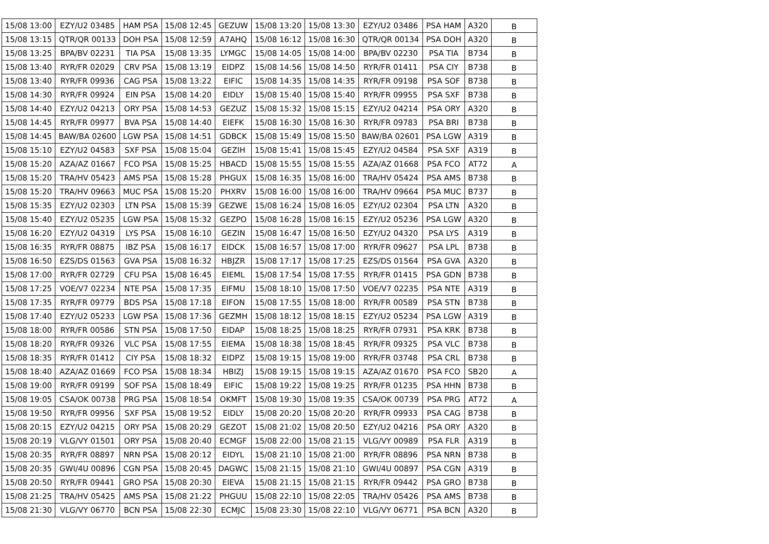| 15/08 13:00 | EZY/U2 03485 | HAM PSA | 15/08 12:45 | GEZUW | 15/08 13:20 | 15/08 13:30 | EZY/U2 03486 | PSA HAM | A320 | B |
| 15/08 13:15 | QTR/QR 00133 | DOH PSA | 15/08 12:59 | A7AHQ | 15/08 16:12 | 15/08 16:30 | QTR/QR 00134 | PSA DOH | A320 | B |
| 15/08 13:25 | BPA/BV 02231 | TIA PSA | 15/08 13:35 | LYMGC | 15/08 14:05 | 15/08 14:00 | BPA/BV 02230 | PSA TIA | B734 | B |
| 15/08 13:40 | RYR/FR 02029 | CRV PSA | 15/08 13:19 | EIDPZ | 15/08 14:56 | 15/08 14:50 | RYR/FR 01411 | PSA CIY | B738 | B |
| 15/08 13:40 | RYR/FR 09936 | CAG PSA | 15/08 13:22 | EIFIC | 15/08 14:35 | 15/08 14:35 | RYR/FR 09198 | PSA SOF | B738 | B |
| 15/08 14:30 | RYR/FR 09924 | EIN PSA | 15/08 14:20 | EIDLY | 15/08 15:40 | 15/08 15:40 | RYR/FR 09955 | PSA SXF | B738 | B |
| 15/08 14:40 | EZY/U2 04213 | ORY PSA | 15/08 14:53 | GEZUZ | 15/08 15:32 | 15/08 15:15 | EZY/U2 04214 | PSA ORY | A320 | B |
| 15/08 14:45 | RYR/FR 09977 | BVA PSA | 15/08 14:40 | EIEFK | 15/08 16:30 | 15/08 16:30 | RYR/FR 09783 | PSA BRI | B738 | B |
| 15/08 14:45 | BAW/BA 02600 | LGW PSA | 15/08 14:51 | GDBCK | 15/08 15:49 | 15/08 15:50 | BAW/BA 02601 | PSA LGW | A319 | B |
| 15/08 15:10 | EZY/U2 04583 | SXF PSA | 15/08 15:04 | GEZIH | 15/08 15:41 | 15/08 15:45 | EZY/U2 04584 | PSA SXF | A319 | B |
| 15/08 15:20 | AZA/AZ 01667 | FCO PSA | 15/08 15:25 | HBACD | 15/08 15:55 | 15/08 15:55 | AZA/AZ 01668 | PSA FCO | AT72 | A |
| 15/08 15:20 | TRA/HV 05423 | AMS PSA | 15/08 15:28 | PHGUX | 15/08 16:35 | 15/08 16:00 | TRA/HV 05424 | PSA AMS | B738 | B |
| 15/08 15:20 | TRA/HV 09663 | MUC PSA | 15/08 15:20 | PHXRV | 15/08 16:00 | 15/08 16:00 | TRA/HV 09664 | PSA MUC | B737 | B |
| 15/08 15:35 | EZY/U2 02303 | LTN PSA | 15/08 15:39 | GEZWE | 15/08 16:24 | 15/08 16:05 | EZY/U2 02304 | PSA LTN | A320 | B |
| 15/08 15:40 | EZY/U2 05235 | LGW PSA | 15/08 15:32 | GEZPO | 15/08 16:28 | 15/08 16:15 | EZY/U2 05236 | PSA LGW | A320 | B |
| 15/08 16:20 | EZY/U2 04319 | LYS PSA | 15/08 16:10 | GEZIN | 15/08 16:47 | 15/08 16:50 | EZY/U2 04320 | PSA LYS | A319 | B |
| 15/08 16:35 | RYR/FR 08875 | IBZ PSA | 15/08 16:17 | EIDCK | 15/08 16:57 | 15/08 17:00 | RYR/FR 09627 | PSA LPL | B738 | B |
| 15/08 16:50 | EZS/DS 01563 | GVA PSA | 15/08 16:32 | HBJZR | 15/08 17:17 | 15/08 17:25 | EZS/DS 01564 | PSA GVA | A320 | B |
| 15/08 17:00 | RYR/FR 02729 | CFU PSA | 15/08 16:45 | EIEML | 15/08 17:54 | 15/08 17:55 | RYR/FR 01415 | PSA GDN | B738 | B |
| 15/08 17:25 | VOE/V7 02234 | NTE PSA | 15/08 17:35 | EIFMU | 15/08 18:10 | 15/08 17:50 | VOE/V7 02235 | PSA NTE | A319 | B |
| 15/08 17:35 | RYR/FR 09779 | BDS PSA | 15/08 17:18 | EIFON | 15/08 17:55 | 15/08 18:00 | RYR/FR 00589 | PSA STN | B738 | B |
| 15/08 17:40 | EZY/U2 05233 | LGW PSA | 15/08 17:36 | GEZMH | 15/08 18:12 | 15/08 18:15 | EZY/U2 05234 | PSA LGW | A319 | B |
| 15/08 18:00 | RYR/FR 00586 | STN PSA | 15/08 17:50 | EIDAP | 15/08 18:25 | 15/08 18:25 | RYR/FR 07931 | PSA KRK | B738 | B |
| 15/08 18:20 | RYR/FR 09326 | VLC PSA | 15/08 17:55 | EIEMA | 15/08 18:38 | 15/08 18:45 | RYR/FR 09325 | PSA VLC | B738 | B |
| 15/08 18:35 | RYR/FR 01412 | CIY PSA | 15/08 18:32 | EIDPZ | 15/08 19:15 | 15/08 19:00 | RYR/FR 03748 | PSA CRL | B738 | B |
| 15/08 18:40 | AZA/AZ 01669 | FCO PSA | 15/08 18:34 | HBIZJ | 15/08 19:15 | 15/08 19:15 | AZA/AZ 01670 | PSA FCO | SB20 | A |
| 15/08 19:00 | RYR/FR 09199 | SOF PSA | 15/08 18:49 | EIFIC | 15/08 19:22 | 15/08 19:25 | RYR/FR 01235 | PSA HHN | B738 | B |
| 15/08 19:05 | CSA/OK 00738 | PRG PSA | 15/08 18:54 | OKMFT | 15/08 19:30 | 15/08 19:35 | CSA/OK 00739 | PSA PRG | AT72 | A |
| 15/08 19:50 | RYR/FR 09956 | SXF PSA | 15/08 19:52 | EIDLY | 15/08 20:20 | 15/08 20:20 | RYR/FR 09933 | PSA CAG | B738 | B |
| 15/08 20:15 | EZY/U2 04215 | ORY PSA | 15/08 20:29 | GEZOT | 15/08 21:02 | 15/08 20:50 | EZY/U2 04216 | PSA ORY | A320 | B |
| 15/08 20:19 | VLG/VY 01501 | ORY PSA | 15/08 20:40 | ECMGF | 15/08 22:00 | 15/08 21:15 | VLG/VY 00989 | PSA FLR | A319 | B |
| 15/08 20:35 | RYR/FR 08897 | NRN PSA | 15/08 20:12 | EIDYL | 15/08 21:10 | 15/08 21:00 | RYR/FR 08896 | PSA NRN | B738 | B |
| 15/08 20:35 | GWI/4U 00896 | CGN PSA | 15/08 20:45 | DAGWC | 15/08 21:15 | 15/08 21:10 | GWI/4U 00897 | PSA CGN | A319 | B |
| 15/08 20:50 | RYR/FR 09441 | GRO PSA | 15/08 20:30 | EIEVA | 15/08 21:15 | 15/08 21:15 | RYR/FR 09442 | PSA GRO | B738 | B |
| 15/08 21:25 | TRA/HV 05425 | AMS PSA | 15/08 21:22 | PHGUU | 15/08 22:10 | 15/08 22:05 | TRA/HV 05426 | PSA AMS | B738 | B |
| 15/08 21:30 | VLG/VY 06770 | BCN PSA | 15/08 22:30 | ECMJC | 15/08 23:30 | 15/08 22:10 | VLG/VY 06771 | PSA BCN | A320 | B |